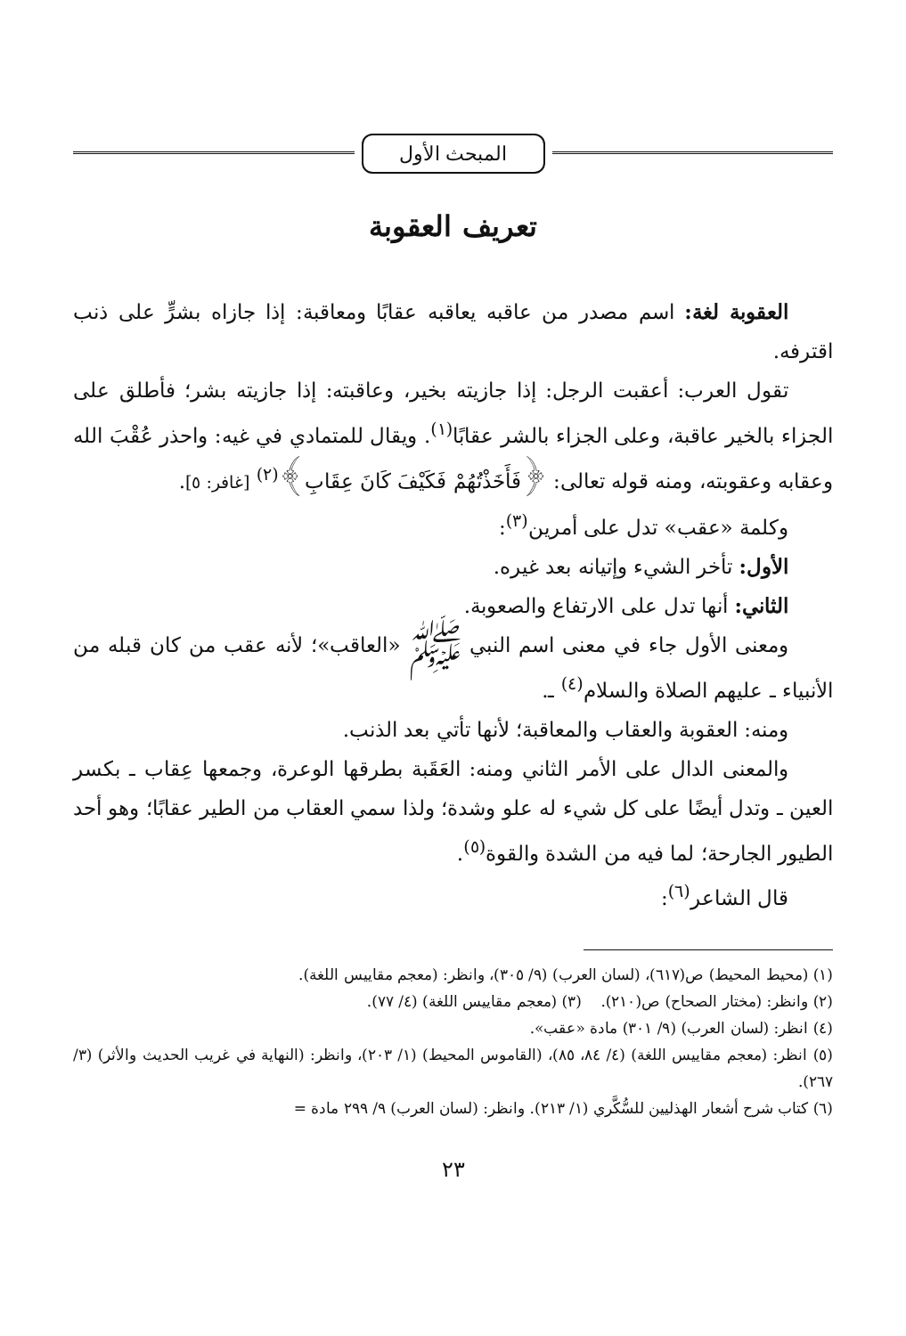المبحث الأول
تعريف العقوبة
العقوبة لغة: اسم مصدر من عاقبه يعاقبه عقابًا ومعاقبة: إذا جازاه بشرٍّ على ذنب اقترفه.
تقول العرب: أعقبت الرجل: إذا جازيته بخير، وعاقبته: إذا جازيته بشر؛ فأطلق على الجزاء بالخير عاقبة، وعلى الجزاء بالشر عقابًا<sup>(١)</sup>. ويقال للمتمادي في غيه: واحذر عُقْبَ الله وعقابه وعقوبته، ومنه قوله تعالى: ﴿فَأَخَذْتُهُمْ فَكَيْفَ كَانَ عِقَابِ﴾<sup>(٢)</sup> [غافر: ٥].
وكلمة «عقب» تدل على أمرين<sup>(٣)</sup>:
الأول: تأخر الشيء وإتيانه بعد غيره.
الثاني: أنها تدل على الارتفاع والصعوبة.
ومعنى الأول جاء في معنى اسم النبي ﷺ «العاقب»؛ لأنه عقب من كان قبله من الأنبياء ـ عليهم الصلاة والسلام<sup>(٤)</sup> ـ.
ومنه: العقوبة والعقاب والمعاقبة؛ لأنها تأتي بعد الذنب.
والمعنى الدال على الأمر الثاني ومنه: العَقَبة بطرقها الوعرة، وجمعها عِقاب ـ بكسر العين ـ وتدل أيضًا على كل شيء له علو وشدة؛ ولذا سمي العقاب من الطير عقابًا؛ وهو أحد الطيور الجارحة؛ لما فيه من الشدة والقوة<sup>(٥)</sup>.
قال الشاعر<sup>(٦)</sup>:
(١) (محيط المحيط) ص(٦١٧)، (لسان العرب) (٩/ ٣٠٥)، وانظر: (معجم مقاييس اللغة).
(٢) وانظر: (مختار الصحاح) ص(٢١٠). (٣) (معجم مقاييس اللغة) (٤/ ٧٧).
(٤) انظر: (لسان العرب) (٩/ ٣٠١) مادة «عقب».
(٥) انظر: (معجم مقاييس اللغة) (٤/ ٨٤، ٨٥)، (القاموس المحيط) (١/ ٢٠٣)، وانظر: (النهاية في غريب الحديث والأثر) (٣/ ٢٦٧).
(٦) كتاب شرح أشعار الهذليين للسُّكَّري (١/ ٢١٣). وانظر: (لسان العرب) ٩/ ٢٩٩ مادة =
٢٣